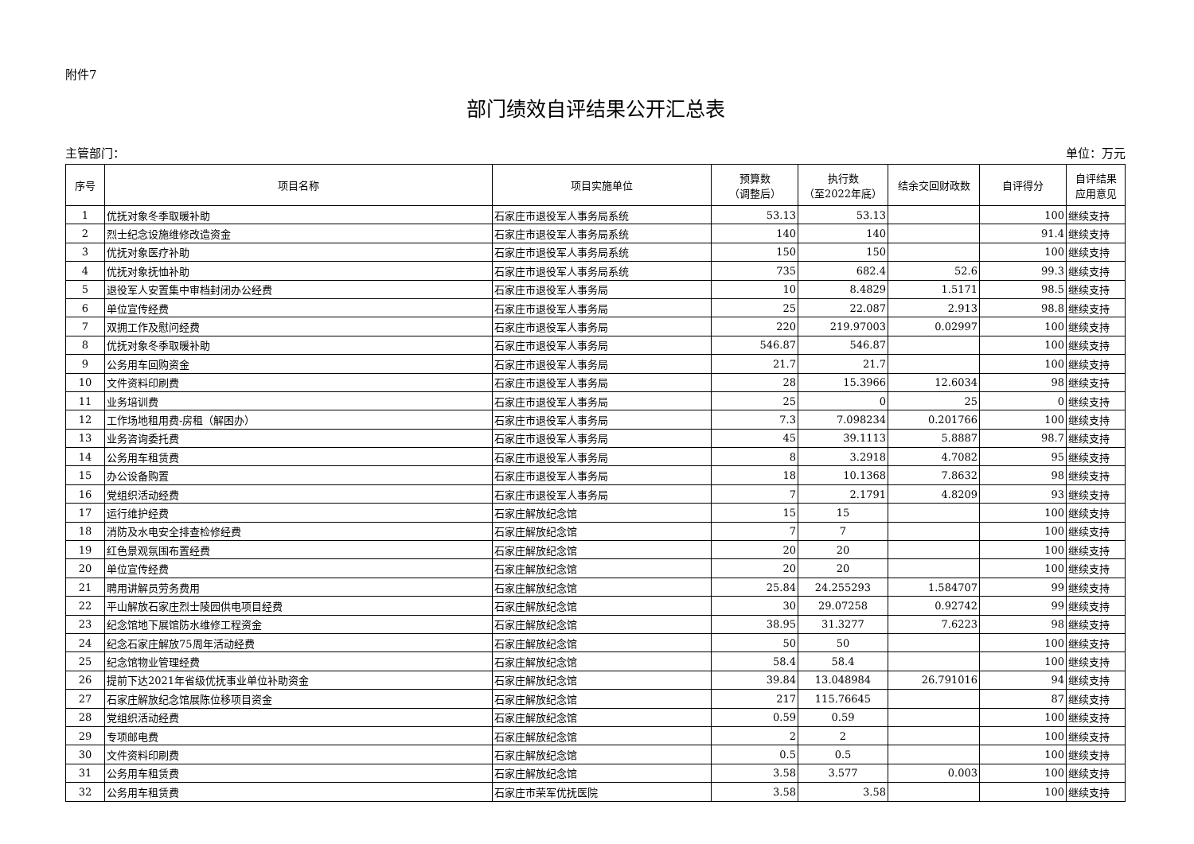附件7
部门绩效自评结果公开汇总表
主管部门： 单位：万元
| 序号 | 项目名称 | 项目实施单位 | 预算数 （调整后） | 执行数 （至2022年底） | 结余交回财政数 | 自评得分 | 自评结果 应用意见 |
| --- | --- | --- | --- | --- | --- | --- | --- |
| 1 | 优抚对象冬季取暖补助 | 石家庄市退役军人事务局系统 | 53.13 | 53.13 | | 100 | 继续支持 |
| 2 | 烈士纪念设施维修改造资金 | 石家庄市退役军人事务局系统 | 140 | 140 | | 91.4 | 继续支持 |
| 3 | 优抚对象医疗补助 | 石家庄市退役军人事务局系统 | 150 | 150 | | 100 | 继续支持 |
| 4 | 优抚对象抚恤补助 | 石家庄市退役军人事务局系统 | 735 | 682.4 | 52.6 | 99.3 | 继续支持 |
| 5 | 退役军人安置集中审档封闭办公经费 | 石家庄市退役军人事务局 | 10 | 8.4829 | 1.5171 | 98.5 | 继续支持 |
| 6 | 单位宣传经费 | 石家庄市退役军人事务局 | 25 | 22.087 | 2.913 | 98.8 | 继续支持 |
| 7 | 双拥工作及慰问经费 | 石家庄市退役军人事务局 | 220 | 219.97003 | 0.02997 | 100 | 继续支持 |
| 8 | 优抚对象冬季取暖补助 | 石家庄市退役军人事务局 | 546.87 | 546.87 | | 100 | 继续支持 |
| 9 | 公务用车回购资金 | 石家庄市退役军人事务局 | 21.7 | 21.7 | | 100 | 继续支持 |
| 10 | 文件资料印刷费 | 石家庄市退役军人事务局 | 28 | 15.3966 | 12.6034 | 98 | 继续支持 |
| 11 | 业务培训费 | 石家庄市退役军人事务局 | 25 | 0 | 25 | 0 | 继续支持 |
| 12 | 工作场地租用费-房租（解困办） | 石家庄市退役军人事务局 | 7.3 | 7.098234 | 0.201766 | 100 | 继续支持 |
| 13 | 业务咨询委托费 | 石家庄市退役军人事务局 | 45 | 39.1113 | 5.8887 | 98.7 | 继续支持 |
| 14 | 公务用车租赁费 | 石家庄市退役军人事务局 | 8 | 3.2918 | 4.7082 | 95 | 继续支持 |
| 15 | 办公设备购置 | 石家庄市退役军人事务局 | 18 | 10.1368 | 7.8632 | 98 | 继续支持 |
| 16 | 党组织活动经费 | 石家庄市退役军人事务局 | 7 | 2.1791 | 4.8209 | 93 | 继续支持 |
| 17 | 运行维护经费 | 石家庄解放纪念馆 | 15 | 15 | | 100 | 继续支持 |
| 18 | 消防及水电安全排查检修经费 | 石家庄解放纪念馆 | 7 | 7 | | 100 | 继续支持 |
| 19 | 红色景观氛围布置经费 | 石家庄解放纪念馆 | 20 | 20 | | 100 | 继续支持 |
| 20 | 单位宣传经费 | 石家庄解放纪念馆 | 20 | 20 | | 100 | 继续支持 |
| 21 | 聘用讲解员劳务费用 | 石家庄解放纪念馆 | 25.84 | 24.255293 | 1.584707 | 99 | 继续支持 |
| 22 | 平山解放石家庄烈士陵园供电项目经费 | 石家庄解放纪念馆 | 30 | 29.07258 | 0.92742 | 99 | 继续支持 |
| 23 | 纪念馆地下展馆防水维修工程资金 | 石家庄解放纪念馆 | 38.95 | 31.3277 | 7.6223 | 98 | 继续支持 |
| 24 | 纪念石家庄解放75周年活动经费 | 石家庄解放纪念馆 | 50 | 50 | | 100 | 继续支持 |
| 25 | 纪念馆物业管理经费 | 石家庄解放纪念馆 | 58.4 | 58.4 | | 100 | 继续支持 |
| 26 | 提前下达2021年省级优抚事业单位补助资金 | 石家庄解放纪念馆 | 39.84 | 13.048984 | 26.791016 | 94 | 继续支持 |
| 27 | 石家庄解放纪念馆展陈位移项目资金 | 石家庄解放纪念馆 | 217 | 115.76645 | | 87 | 继续支持 |
| 28 | 党组织活动经费 | 石家庄解放纪念馆 | 0.59 | 0.59 | | 100 | 继续支持 |
| 29 | 专项邮电费 | 石家庄解放纪念馆 | 2 | 2 | | 100 | 继续支持 |
| 30 | 文件资料印刷费 | 石家庄解放纪念馆 | 0.5 | 0.5 | | 100 | 继续支持 |
| 31 | 公务用车租赁费 | 石家庄解放纪念馆 | 3.58 | 3.577 | 0.003 | 100 | 继续支持 |
| 32 | 公务用车租赁费 | 石家庄市荣军优抚医院 | 3.58 | 3.58 | | 100 | 继续支持 |